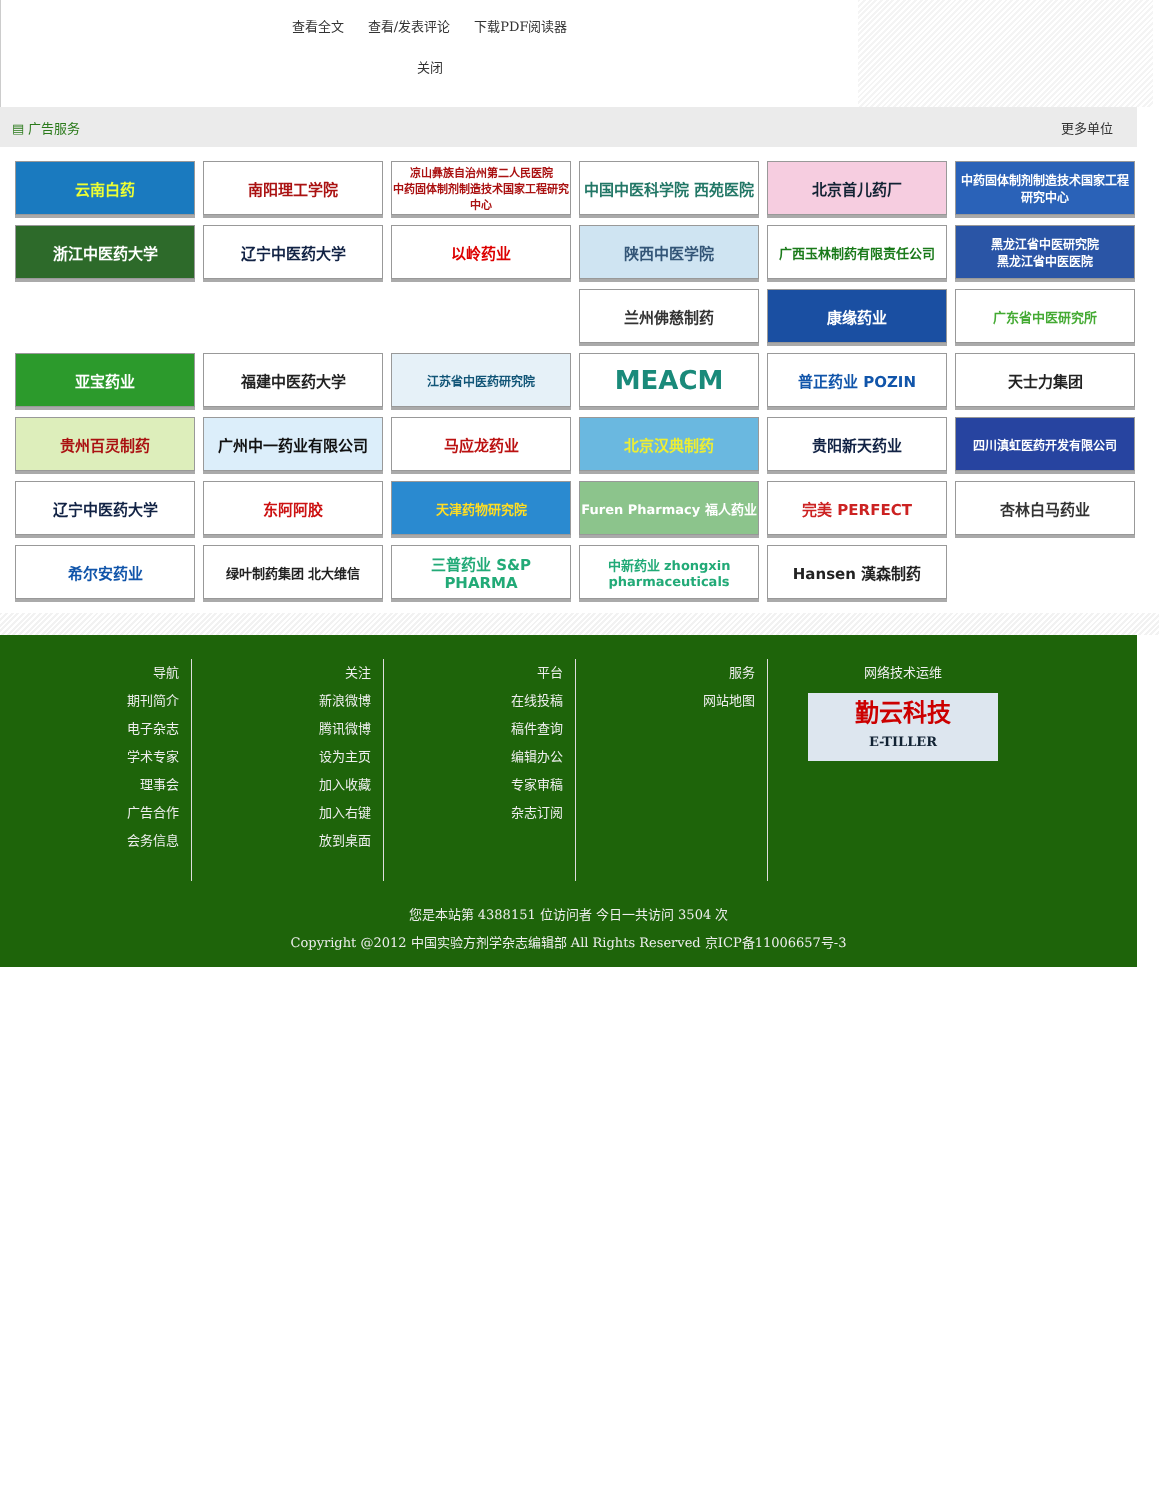查看全文 查看/发表评论 下载PDF阅读器
关闭
▤ 广告服务 更多单位
云南白药
南阳理工学院
凉山彝族自治州第二人民医院
中药固体制剂制造技术国家工程研究中心
中国中医科学院 西苑医院
北京首儿药厂
中药固体制剂制造技术国家工程研究中心
浙江中医药大学
辽宁中医药大学
以岭药业
陕西中医学院
广西玉林制药有限责任公司
黑龙江省中医研究院
黑龙江省中医医院
兰州佛慈制药
康缘药业
广东省中医研究所
亚宝药业
福建中医药大学
江苏省中医药研究院
MEACM
普正药业 POZIN
天士力集团
贵州百灵制药
广州中一药业有限公司
马应龙药业
北京汉典制药
贵阳新天药业
四川滇虹医药开发有限公司
辽宁中医药大学
东阿阿胶
天津药物研究院
Furen Pharmacy 福人药业
完美 PERFECT
杏林白马药业
希尔安药业
绿叶制药集团 北大维信
三普药业 S&P PHARMA
中新药业 zhongxin pharmaceuticals
Hansen 漢森制药
导航
期刊简介
电子杂志
学术专家
理事会
广告合作
会务信息
关注
新浪微博
腾讯微博
设为主页
加入收藏
加入右键
放到桌面
平台
在线投稿
稿件查询
编辑办公
专家审稿
杂志订阅
服务
网站地图
网络技术运维
勤云科技
E-TILLER
您是本站第 4388151 位访问者 今日一共访问 3504 次
Copyright @2012 中国实验方剂学杂志编辑部 All Rights Reserved 京ICP备11006657号-3